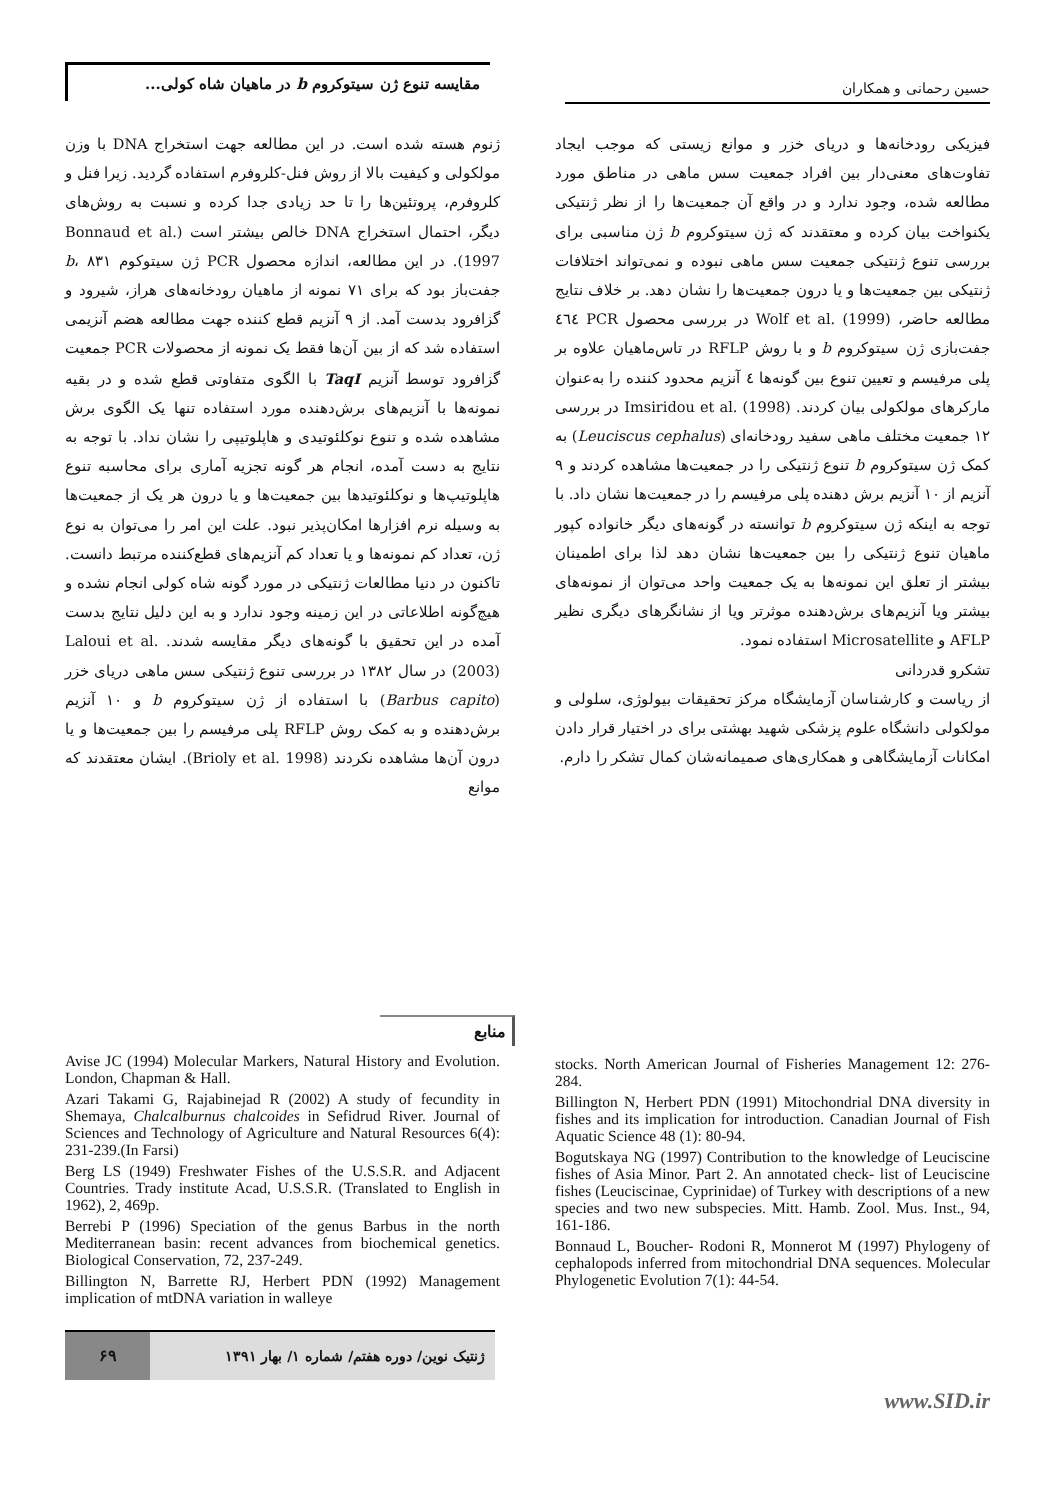حسین رحمانی و همکاران مقایسه تنوع ژن سیتوکروم b در ماهیان شاه کولی...
ژنوم هسته شده است. در این مطالعه جهت استخراج DNA با وزن مولکولی و کیفیت بالا از روش فنل-کلروفرم استفاده گردید. زیرا فنل و کلروفرم، پروتئین‌ها را تا حد زیادی جدا کرده و نسبت به روش‌های دیگر، احتمال استخراج DNA خالص بیشتر است (Bonnaud et al. 1997). در این مطالعه، اندازه محصول PCR ژن سیتوکوم b، ۸۳۱ جفت‌باز بود که برای ۷۱ نمونه از ماهیان رودخانه‌های هراز، شیرود و گزافرود بدست آمد. از ۹ آنزیم قطع کننده جهت مطالعه هضم آنزیمی استفاده شد که از بین آن‌ها فقط یک نمونه از محصولات PCR جمعیت گزافرود توسط آنزیم TaqI با الگوی متفاوتی قطع شده و در بقیه نمونه‌ها با آنزیم‌های برش‌دهنده مورد استفاده تنها یک الگوی برش مشاهده شده و تنوع نوکلئوتیدی و هاپلوتیپی را نشان نداد. با توجه به نتایج به دست آمده، انجام هر گونه تجزیه آماری برای محاسبه تنوع هاپلوتیپ‌ها و نوکلئوتیدها بین جمعیت‌ها و یا درون هر یک از جمعیت‌ها به وسیله نرم افزارها امکان‌پذیر نبود. علت این امر را می‌توان به نوع ژن، تعداد کم نمونه‌ها و یا تعداد کم آنزیم‌های قطع‌کننده مرتبط دانست. تاکنون در دنیا مطالعات ژنتیکی در مورد گونه شاه کولی انجام نشده و هیچ‌گونه اطلاعاتی در این زمینه وجود ندارد و به این دلیل نتایج بدست آمده در این تحقیق با گونه‌های دیگر مقایسه شدند. Laloui et al.(2003) در سال ۱۳۸۲ در بررسی تنوع ژنتیکی سس ماهی دریای خزر (Barbus capito) با استفاده از ژن سیتوکروم b و ۱۰ آنزیم برش‌دهنده و به کمک روش RFLP پلی مرفیسم را بین جمعیت‌ها و یا درون آن‌ها مشاهده نکردند (Brioly et al. 1998). ایشان معتقدند که موانع
فیزیکی رودخانه‌ها و دریای خزر و موانع زیستی که موجب ایجاد تفاوت‌های معنی‌دار بین افراد جمعیت سس ماهی در مناطق مورد مطالعه شده، وجود ندارد و در واقع آن جمعیت‌ها را از نظر ژنتیکی یکنواخت بیان کرده و معتقدند که ژن سیتوکروم b ژن مناسبی برای بررسی تنوع ژنتیکی جمعیت سس ماهی نبوده و نمی‌تواند اختلافات ژنتیکی بین جمعیت‌ها و یا درون جمعیت‌ها را نشان دهد. بر خلاف نتایج مطالعه حاضر، Wolf et al. (1999) در بررسی محصول PCR ٤٦٤ جفت‌بازی ژن سیتوکروم b و با روش RFLP در تاس‌ماهیان علاوه بر پلی مرفیسم و تعیین تنوع بین گونه‌ها ٤ آنزیم محدود کننده را به‌عنوان مارکرهای مولکولی بیان کردند. Imsiridou et al. (1998) در بررسی ۱۲ جمعیت مختلف ماهی سفید رودخانه‌ای (Leuciscus cephalus) به کمک ژن سیتوکروم b تنوع ژنتیکی را در جمعیت‌ها مشاهده کردند و ۹ آنزیم از ۱۰ آنزیم برش دهنده پلی مرفیسم را در جمعیت‌ها نشان داد. با توجه به اینکه ژن سیتوکروم b توانسته در گونه‌های دیگر خانواده کپور ماهیان تنوع ژنتیکی را بین جمعیت‌ها نشان دهد لذا برای اطمینان بیشتر از تعلق این نمونه‌ها به یک جمعیت واحد می‌توان از نمونه‌های بیشتر ویا آنزیم‌های برش‌دهنده موثرتر ویا از نشانگرهای دیگری نظیر AFLP و Microsatellite استفاده نمود.
تشکرو قدردانی
از ریاست و کارشناسان آزمایشگاه مرکز تحقیقات بیولوژی، سلولی و مولکولی دانشگاه علوم پزشکی شهید بهشتی برای در اختیار قرار دادن امکانات آزمایشگاهی و همکاری‌های صمیمانه‌شان کمال تشکر را دارم.
منابع
Avise JC (1994) Molecular Markers, Natural History and Evolution. London, Chapman & Hall.
Azari Takami G, Rajabinejad R (2002) A study of fecundity in Shemaya, Chalcalburnus chalcoides in Sefidrud River. Journal of Sciences and Technology of Agriculture and Natural Resources 6(4): 231-239.(In Farsi)
Berg LS (1949) Freshwater Fishes of the U.S.S.R. and Adjacent Countries. Trady institute Acad, U.S.S.R. (Translated to English in 1962), 2, 469p.
Berrebi P (1996) Speciation of the genus Barbus in the north Mediterranean basin: recent advances from biochemical genetics. Biological Conservation, 72, 237-249.
Billington N, Barrette RJ, Herbert PDN (1992) Management implication of mtDNA variation in walleye
stocks. North American Journal of Fisheries Management 12: 276-284.
Billington N, Herbert PDN (1991) Mitochondrial DNA diversity in fishes and its implication for introduction. Canadian Journal of Fish Aquatic Science 48 (1): 80-94.
Bogutskaya NG (1997) Contribution to the knowledge of Leuciscine fishes of Asia Minor. Part 2. An annotated check- list of Leuciscine fishes (Leuciscinae, Cyprinidae) of Turkey with descriptions of a new species and two new subspecies. Mitt. Hamb. Zool. Mus. Inst., 94, 161-186.
Bonnaud L, Boucher- Rodoni R, Monnerot M (1997) Phylogeny of cephalopods inferred from mitochondrial DNA sequences. Molecular Phylogenetic Evolution 7(1): 44-54.
۶۹ ژنتیک نوین/ دوره هفتم/ شماره ۱/ بهار ۱۳۹۱
www.SID.ir